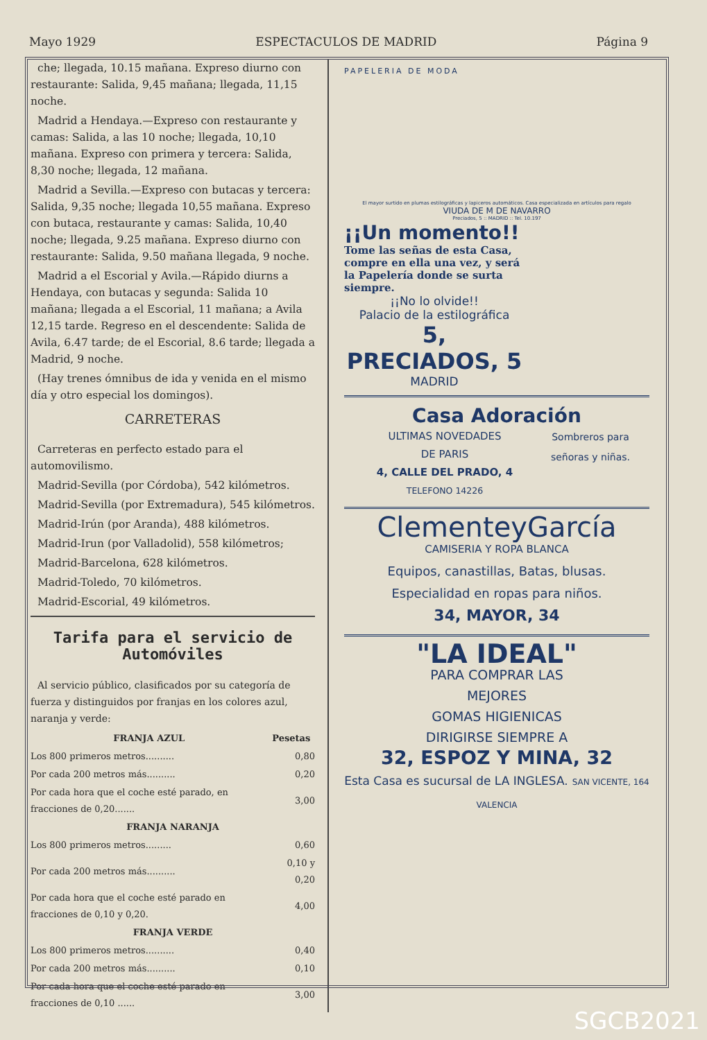Mayo 1929 ESPECTACULOS DE MADRID Página 9
che; llegada, 10.15 mañana. Expreso diurno con restaurante: Salida, 9,45 mañana; llegada, 11,15 noche.
Madrid a Hendaya.—Expreso con restaurante y camas: Salida, a las 10 noche; llegada, 10,10 mañana. Expreso con primera y tercera: Salida, 8,30 noche; llegada, 12 mañana.
Madrid a Sevilla.—Expreso con butacas y tercera: Salida, 9,35 noche; llegada 10,55 mañana. Expreso con butaca, restaurante y camas: Salida, 10,40 noche; llegada, 9.25 mañana. Expreso diurno con restaurante: Salida, 9.50 mañana llegada, 9 noche.
Madrid a el Escorial y Avila.—Rápido diurns a Hendaya, con butacas y segunda: Salida 10 mañana; llegada a el Escorial, 11 mañana; a Avila 12,15 tarde. Regreso en el descendente: Salida de Avila, 6.47 tarde; de el Escorial, 8.6 tarde; llegada a Madrid, 9 noche.
(Hay trenes ómnibus de ida y venida en el mismo día y otro especial los domingos).
CARRETERAS
Carreteras en perfecto estado para el automovilismo.
Madrid-Sevilla (por Córdoba), 542 kilómetros.
Madrid-Sevilla (por Extremadura), 545 kilómetros.
Madrid-Irún (por Aranda), 488 kilómetros.
Madrid-Irun (por Valladolid), 558 kilómetros;
Madrid-Barcelona, 628 kilómetros.
Madrid-Toledo, 70 kilómetros.
Madrid-Escorial, 49 kilómetros.
Tarifa para el servicio de Automóviles
Al servicio público, clasificados por su categoría de fuerza y distinguidos por franjas en los colores azul, naranja y verde:
| FRANJA AZUL | Pesetas |
| --- | --- |
| Los 800 primeros metros.......... | 0,80 |
| Por cada 200 metros más.......... | 0,20 |
| Por cada hora que el coche esté parado, en fracciones de 0,20....... | 3,00 |
| FRANJA NARANJA | |
| Los 800 primeros metros......... | 0,60 |
| Por cada 200 metros más.......... | 0,10 y 0,20 |
| Por cada hora que el coche esté parado en fracciones de 0,10 y 0,20. | 4,00 |
| FRANJA VERDE | |
| Los 800 primeros metros.......... | 0,40 |
| Por cada 200 metros más.......... | 0,10 |
| Por cada hora que el coche esté parado en fracciones de 0,10 ...... | 3,00 |
PAPELERIA DE MODA
El mayor surtido en plumas estilográficas y lapiceros automáticos. Casa especializada en artículos para regalo
VIUDA DE M DE NAVARRO
Preciados, 5 :: MADRID :: Tel. 10.197
¡¡Un momento!!
Tome las señas de esta Casa, compre en ella una vez, y será la Papelería donde se surta siempre.
¡¡No lo olvide!!
Palacio de la estilográfica
5, PRECIADOS, 5
MADRID
Casa Adoración
ULTIMAS NOVEDADES
DE PARIS
4, CALLE DEL PRADO, 4
TELEFONO 14226
Sombreros para señoras y niñas.
ClementeyGarcía
CAMISERIA Y ROPA BLANCA
Equipos, canastillas, Batas, blusas.
Especialidad en ropas para niños.
34, MAYOR, 34
"LA IDEAL"
PARA COMPRAR LAS
MEJORES
GOMAS HIGIENICAS
DIRIGIRSE SIEMPRE A
32, ESPOZ Y MINA, 32
Esta Casa es sucursal de LA INGLESA. SAN VICENTE, 164 VALENCIA
SGCB2021